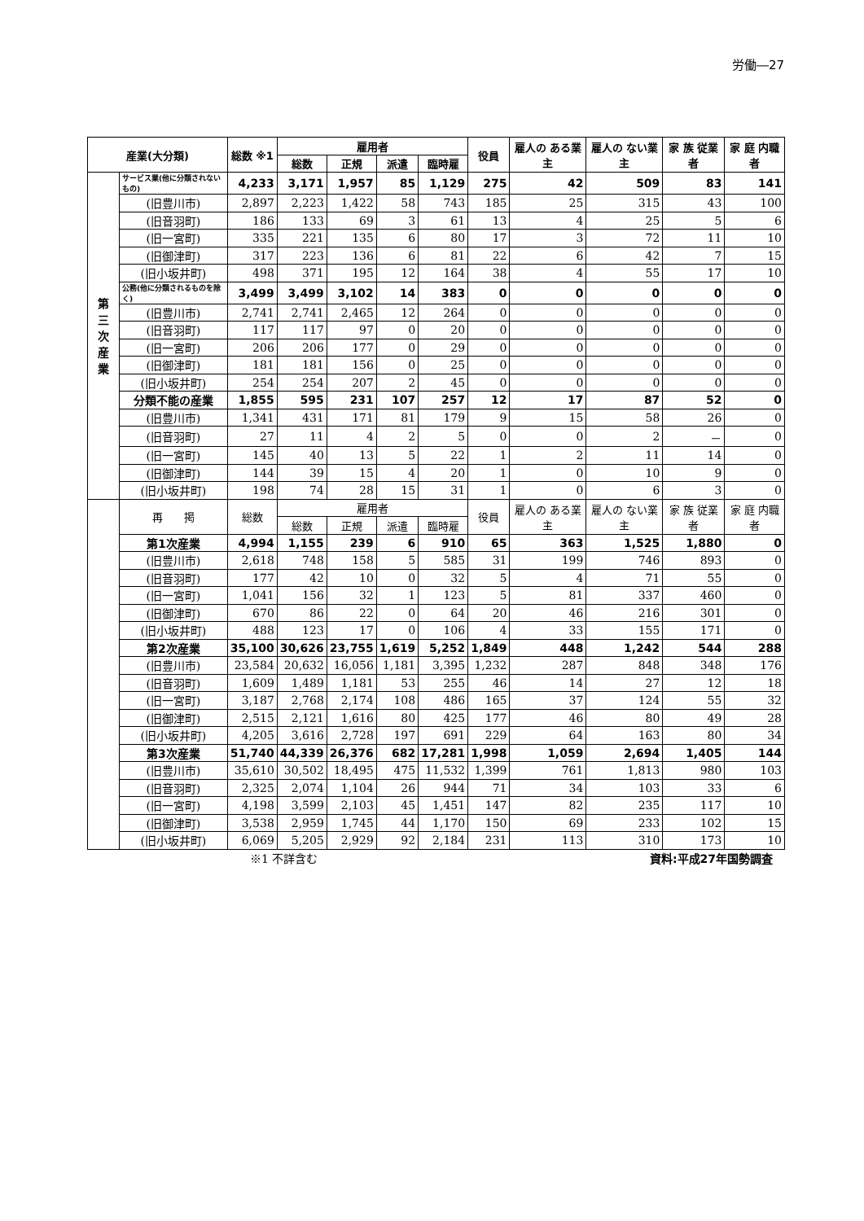労働―27
| 産業(大分類) | | 総数 ※1 | 雇用者 | | | | 役員 | 雇人の ある業主 | 雇人の ない業主 | 家 族 従業者 | 家 庭 内職者 |
| --- | --- | --- | --- | --- | --- | --- | --- | --- | --- | --- | --- |
| | | | 総数 | 正規 | 派遣 | 臨時雇 | | | | | |
| 第 三 次 産 業 | サービス業(他に分類されないもの) | 4,233 | 3,171 | 1,957 | 85 | 1,129 | 275 | 42 | 509 | 83 | 141 |
| | (旧豊川市) | 2,897 | 2,223 | 1,422 | 58 | 743 | 185 | 25 | 315 | 43 | 100 |
| | (旧音羽町) | 186 | 133 | 69 | 3 | 61 | 13 | 4 | 25 | 5 | 6 |
| | (旧一宮町) | 335 | 221 | 135 | 6 | 80 | 17 | 3 | 72 | 11 | 10 |
| | (旧御津町) | 317 | 223 | 136 | 6 | 81 | 22 | 6 | 42 | 7 | 15 |
| | (旧小坂井町) | 498 | 371 | 195 | 12 | 164 | 38 | 4 | 55 | 17 | 10 |
| | 公務(他に分類されるものを除く) | 3,499 | 3,499 | 3,102 | 14 | 383 | 0 | 0 | 0 | 0 | 0 |
| | (旧豊川市) | 2,741 | 2,741 | 2,465 | 12 | 264 | 0 | 0 | 0 | 0 | 0 |
| | (旧音羽町) | 117 | 117 | 97 | 0 | 20 | 0 | 0 | 0 | 0 | 0 |
| | (旧一宮町) | 206 | 206 | 177 | 0 | 29 | 0 | 0 | 0 | 0 | 0 |
| | (旧御津町) | 181 | 181 | 156 | 0 | 25 | 0 | 0 | 0 | 0 | 0 |
| | (旧小坂井町) | 254 | 254 | 207 | 2 | 45 | 0 | 0 | 0 | 0 | 0 |
| | 分類不能の産業 | 1,855 | 595 | 231 | 107 | 257 | 12 | 17 | 87 | 52 | 0 |
| | (旧豊川市) | 1,341 | 431 | 171 | 81 | 179 | 9 | 15 | 58 | 26 | 0 |
| | (旧音羽町) | 27 | 11 | 4 | 2 | 5 | 0 | 0 | 2 | － | 0 |
| | (旧一宮町) | 145 | 40 | 13 | 5 | 22 | 1 | 2 | 11 | 14 | 0 |
| | (旧御津町) | 144 | 39 | 15 | 4 | 20 | 1 | 0 | 10 | 9 | 0 |
| | (旧小坂井町) | 198 | 74 | 28 | 15 | 31 | 1 | 0 | 6 | 3 | 0 |
| | 再 掲 | 総数 | 雇用者 | | | | 役員 | 雇人の ある業主 | 雇人の ない業主 | 家 族 従業者 | 家 庭 内職者 |
| | | | 総数 | 正規 | 派遣 | 臨時雇 | | | | | |
| | 第1次産業 | 4,994 | 1,155 | 239 | 6 | 910 | 65 | 363 | 1,525 | 1,880 | 0 |
| | (旧豊川市) | 2,618 | 748 | 158 | 5 | 585 | 31 | 199 | 746 | 893 | 0 |
| | (旧音羽町) | 177 | 42 | 10 | 0 | 32 | 5 | 4 | 71 | 55 | 0 |
| | (旧一宮町) | 1,041 | 156 | 32 | 1 | 123 | 5 | 81 | 337 | 460 | 0 |
| | (旧御津町) | 670 | 86 | 22 | 0 | 64 | 20 | 46 | 216 | 301 | 0 |
| | (旧小坂井町) | 488 | 123 | 17 | 0 | 106 | 4 | 33 | 155 | 171 | 0 |
| | 第2次産業 | 35,100 | 30,626 | 23,755 | 1,619 | 5,252 | 1,849 | 448 | 1,242 | 544 | 288 |
| | (旧豊川市) | 23,584 | 20,632 | 16,056 | 1,181 | 3,395 | 1,232 | 287 | 848 | 348 | 176 |
| | (旧音羽町) | 1,609 | 1,489 | 1,181 | 53 | 255 | 46 | 14 | 27 | 12 | 18 |
| | (旧一宮町) | 3,187 | 2,768 | 2,174 | 108 | 486 | 165 | 37 | 124 | 55 | 32 |
| | (旧御津町) | 2,515 | 2,121 | 1,616 | 80 | 425 | 177 | 46 | 80 | 49 | 28 |
| | (旧小坂井町) | 4,205 | 3,616 | 2,728 | 197 | 691 | 229 | 64 | 163 | 80 | 34 |
| | 第3次産業 | 51,740 | 44,339 | 26,376 | 682 | 17,281 | 1,998 | 1,059 | 2,694 | 1,405 | 144 |
| | (旧豊川市) | 35,610 | 30,502 | 18,495 | 475 | 11,532 | 1,399 | 761 | 1,813 | 980 | 103 |
| | (旧音羽町) | 2,325 | 2,074 | 1,104 | 26 | 944 | 71 | 34 | 103 | 33 | 6 |
| | (旧一宮町) | 4,198 | 3,599 | 2,103 | 45 | 1,451 | 147 | 82 | 235 | 117 | 10 |
| | (旧御津町) | 3,538 | 2,959 | 1,745 | 44 | 1,170 | 150 | 69 | 233 | 102 | 15 |
| | (旧小坂井町) | 6,069 | 5,205 | 2,929 | 92 | 2,184 | 231 | 113 | 310 | 173 | 10 |
※1 不詳含む 資料:平成27年国勢調査